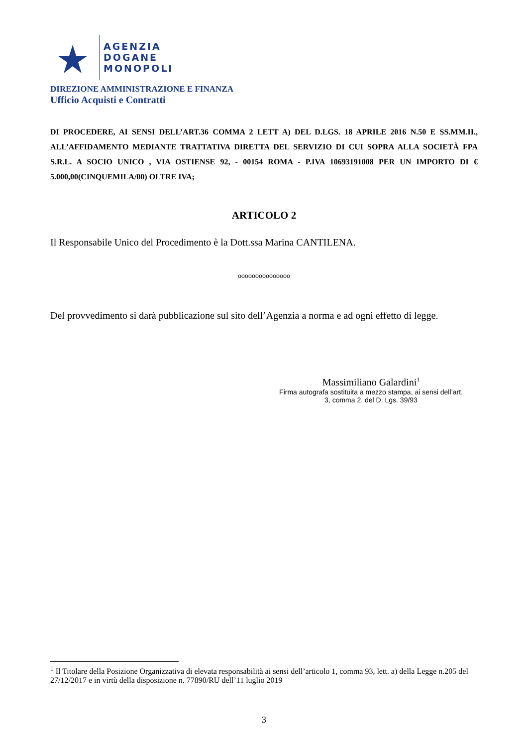AGENZIA
DOGANE
MONOPOLI
DIREZIONE AMMINISTRAZIONE E FINANZA
Ufficio Acquisti e Contratti
DI PROCEDERE, AI SENSI DELL’ART.36 COMMA 2 LETT A) DEL D.LGS. 18 APRILE 2016 N.50 E SS.MM.II., ALL’AFFIDAMENTO MEDIANTE TRATTATIVA DIRETTA DEL SERVIZIO DI CUI SOPRA ALLA SOCIETÀ FPA S.R.L. A SOCIO UNICO , VIA OSTIENSE 92, - 00154 ROMA - P.IVA 10693191008 PER UN IMPORTO DI € 5.000,00(CINQUEMILA/00) OLTRE IVA;
ARTICOLO 2
Il Responsabile Unico del Procedimento è la Dott.ssa Marina CANTILENA.
ooooooooooooooo
Del provvedimento si darà pubblicazione sul sito dell’Agenzia a norma e ad ogni effetto di legge.
Massimiliano Galardini<sup>1</sup>
Firma autografa sostituita a mezzo stampa, ai sensi dell’art.
3, comma 2, del D. Lgs. 39/93
<sup>1</sup> Il Titolare della Posizione Organizzativa di elevata responsabilità ai sensi dell’articolo 1, comma 93, lett. a) della Legge n.205 del 27/12/2017 e in virtù della disposizione n. 77890/RU dell’11 luglio 2019
3